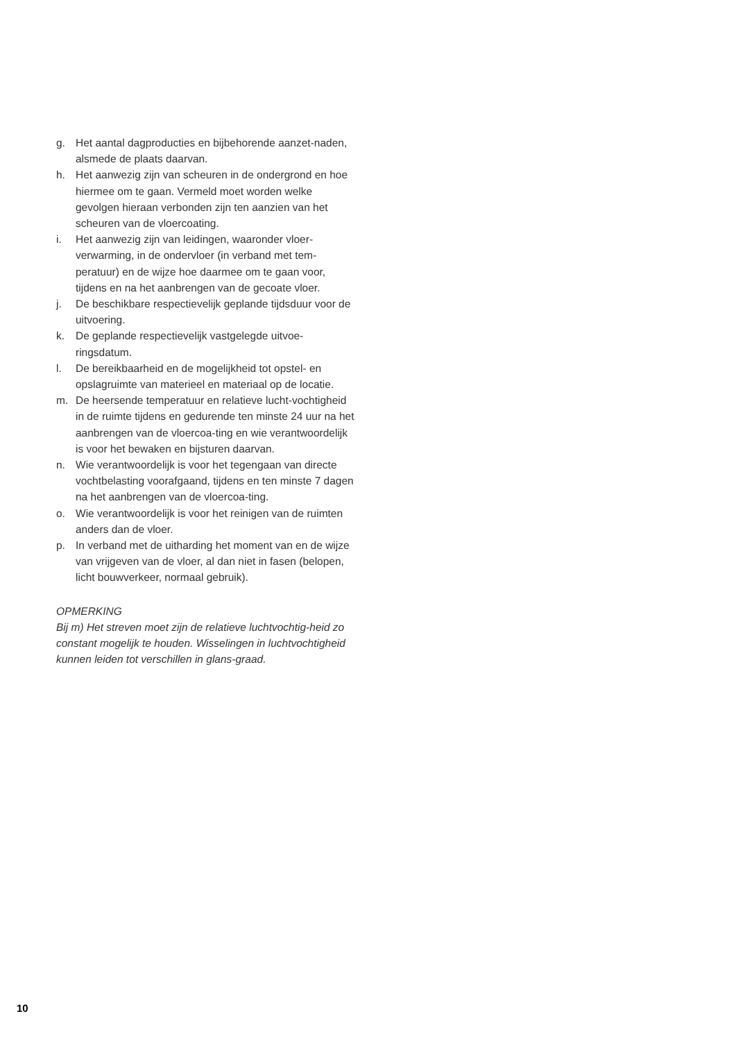g. Het aantal dagproducties en bijbehorende aanzet-naden, alsmede de plaats daarvan.
h. Het aanwezig zijn van scheuren in de ondergrond en hoe hiermee om te gaan. Vermeld moet worden welke gevolgen hieraan verbonden zijn ten aanzien van het scheuren van de vloercoating.
i. Het aanwezig zijn van leidingen, waaronder vloer-verwarming, in de ondervloer (in verband met tem-peratuur) en de wijze hoe daarmee om te gaan voor, tijdens en na het aanbrengen van de gecoate vloer.
j. De beschikbare respectievelijk geplande tijdsduur voor de uitvoering.
k. De geplande respectievelijk vastgelegde uitvoe-ringsdatum.
l. De bereikbaarheid en de mogelijkheid tot opstel- en opslagruimte van materieel en materiaal op de locatie.
m. De heersende temperatuur en relatieve lucht-vochtigheid in de ruimte tijdens en gedurende ten minste 24 uur na het aanbrengen van de vloercoa-ting en wie verantwoordelijk is voor het bewaken en bijsturen daarvan.
n. Wie verantwoordelijk is voor het tegengaan van directe vochtbelasting voorafgaand, tijdens en ten minste 7 dagen na het aanbrengen van de vloercoa-ting.
o. Wie verantwoordelijk is voor het reinigen van de ruimten anders dan de vloer.
p. In verband met de uitharding het moment van en de wijze van vrijgeven van de vloer, al dan niet in fasen (belopen, licht bouwverkeer, normaal gebruik).
OPMERKING
Bij m) Het streven moet zijn de relatieve luchtvochtig-heid zo constant mogelijk te houden. Wisselingen in luchtvochtigheid kunnen leiden tot verschillen in glans-graad.
10